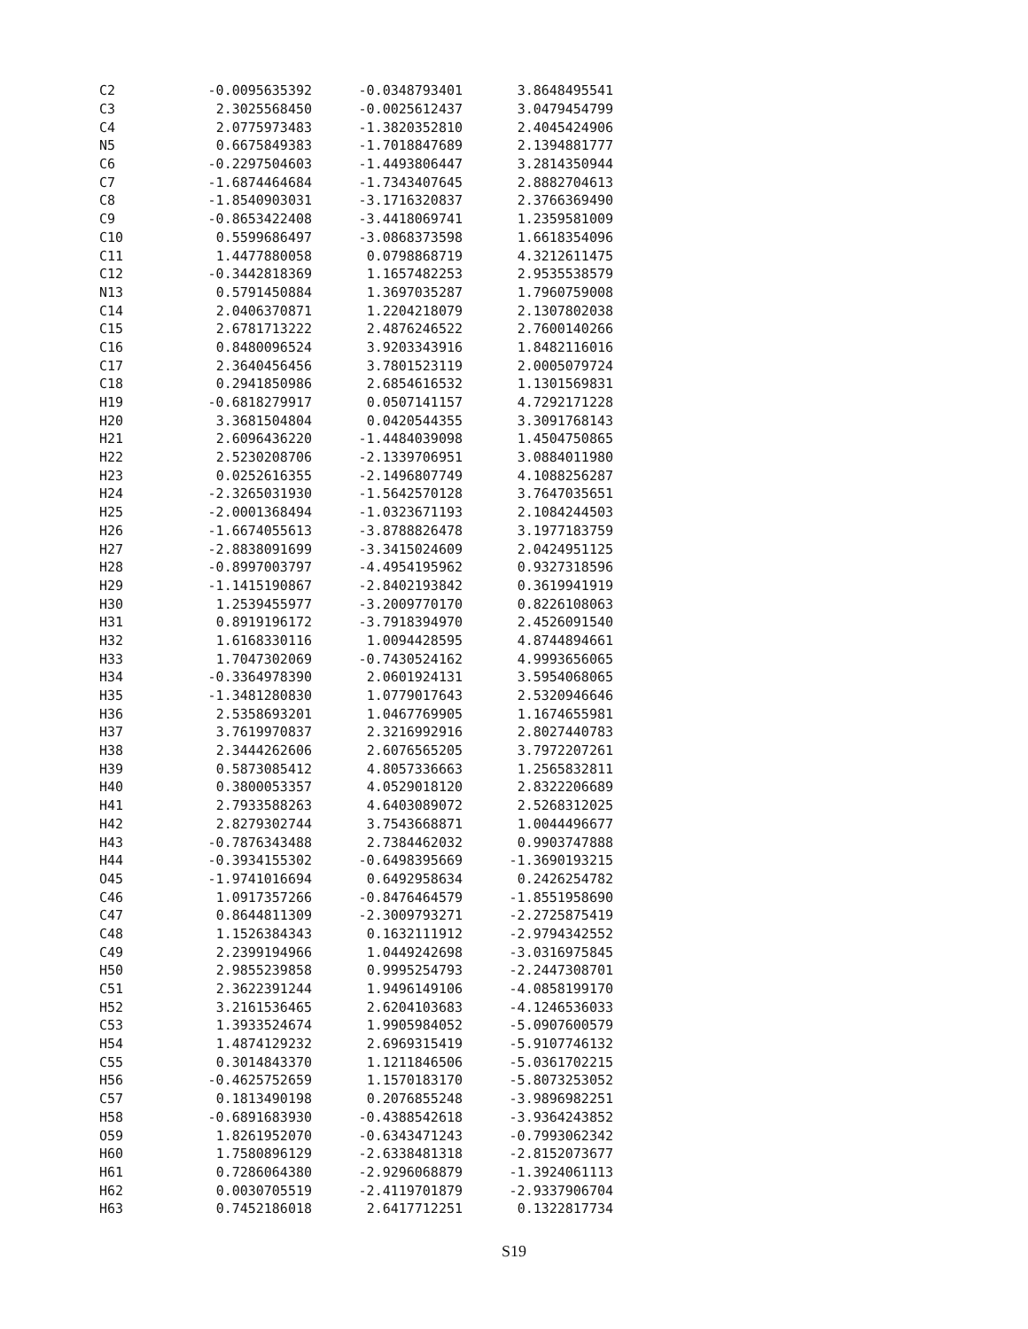| C2 | -0.0095635392 | -0.0348793401 | 3.8648495541 |
| C3 | 2.3025568450 | -0.0025612437 | 3.0479454799 |
| C4 | 2.0775973483 | -1.3820352810 | 2.4045424906 |
| N5 | 0.6675849383 | -1.7018847689 | 2.1394881777 |
| C6 | -0.2297504603 | -1.4493806447 | 3.2814350944 |
| C7 | -1.6874464684 | -1.7343407645 | 2.8882704613 |
| C8 | -1.8540903031 | -3.1716320837 | 2.3766369490 |
| C9 | -0.8653422408 | -3.4418069741 | 1.2359581009 |
| C10 | 0.5599686497 | -3.0868373598 | 1.6618354096 |
| C11 | 1.4477880058 | 0.0798868719 | 4.3212611475 |
| C12 | -0.3442818369 | 1.1657482253 | 2.9535538579 |
| N13 | 0.5791450884 | 1.3697035287 | 1.7960759008 |
| C14 | 2.0406370871 | 1.2204218079 | 2.1307802038 |
| C15 | 2.6781713222 | 2.4876246522 | 2.7600140266 |
| C16 | 0.8480096524 | 3.9203343916 | 1.8482116016 |
| C17 | 2.3640456456 | 3.7801523119 | 2.0005079724 |
| C18 | 0.2941850986 | 2.6854616532 | 1.1301569831 |
| H19 | -0.6818279917 | 0.0507141157 | 4.7292171228 |
| H20 | 3.3681504804 | 0.0420544355 | 3.3091768143 |
| H21 | 2.6096436220 | -1.4484039098 | 1.4504750865 |
| H22 | 2.5230208706 | -2.1339706951 | 3.0884011980 |
| H23 | 0.0252616355 | -2.1496807749 | 4.1088256287 |
| H24 | -2.3265031930 | -1.5642570128 | 3.7647035651 |
| H25 | -2.0001368494 | -1.0323671193 | 2.1084244503 |
| H26 | -1.6674055613 | -3.8788826478 | 3.1977183759 |
| H27 | -2.8838091699 | -3.3415024609 | 2.0424951125 |
| H28 | -0.8997003797 | -4.4954195962 | 0.9327318596 |
| H29 | -1.1415190867 | -2.8402193842 | 0.3619941919 |
| H30 | 1.2539455977 | -3.2009770170 | 0.8226108063 |
| H31 | 0.8919196172 | -3.7918394970 | 2.4526091540 |
| H32 | 1.6168330116 | 1.0094428595 | 4.8744894661 |
| H33 | 1.7047302069 | -0.7430524162 | 4.9993656065 |
| H34 | -0.3364978390 | 2.0601924131 | 3.5954068065 |
| H35 | -1.3481280830 | 1.0779017643 | 2.5320946646 |
| H36 | 2.5358693201 | 1.0467769905 | 1.1674655981 |
| H37 | 3.7619970837 | 2.3216992916 | 2.8027440783 |
| H38 | 2.3444262606 | 2.6076565205 | 3.7972207261 |
| H39 | 0.5873085412 | 4.8057336663 | 1.2565832811 |
| H40 | 0.3800053357 | 4.0529018120 | 2.8322206689 |
| H41 | 2.7933588263 | 4.6403089072 | 2.5268312025 |
| H42 | 2.8279302744 | 3.7543668871 | 1.0044496677 |
| H43 | -0.7876343488 | 2.7384462032 | 0.9903747888 |
| H44 | -0.3934155302 | -0.6498395669 | -1.3690193215 |
| O45 | -1.9741016694 | 0.6492958634 | 0.2426254782 |
| C46 | 1.0917357266 | -0.8476464579 | -1.8551958690 |
| C47 | 0.8644811309 | -2.3009793271 | -2.2725875419 |
| C48 | 1.1526384343 | 0.1632111912 | -2.9794342552 |
| C49 | 2.2399194966 | 1.0449242698 | -3.0316975845 |
| H50 | 2.9855239858 | 0.9995254793 | -2.2447308701 |
| C51 | 2.3622391244 | 1.9496149106 | -4.0858199170 |
| H52 | 3.2161536465 | 2.6204103683 | -4.1246536033 |
| C53 | 1.3933524674 | 1.9905984052 | -5.0907600579 |
| H54 | 1.4874129232 | 2.6969315419 | -5.9107746132 |
| C55 | 0.3014843370 | 1.1211846506 | -5.0361702215 |
| H56 | -0.4625752659 | 1.1570183170 | -5.8073253052 |
| C57 | 0.1813490198 | 0.2076855248 | -3.9896982251 |
| H58 | -0.6891683930 | -0.4388542618 | -3.9364243852 |
| O59 | 1.8261952070 | -0.6343471243 | -0.7993062342 |
| H60 | 1.7580896129 | -2.6338481318 | -2.8152073677 |
| H61 | 0.7286064380 | -2.9296068879 | -1.3924061113 |
| H62 | 0.0030705519 | -2.4119701879 | -2.9337906704 |
| H63 | 0.7452186018 | 2.6417712251 | 0.1322817734 |
S19